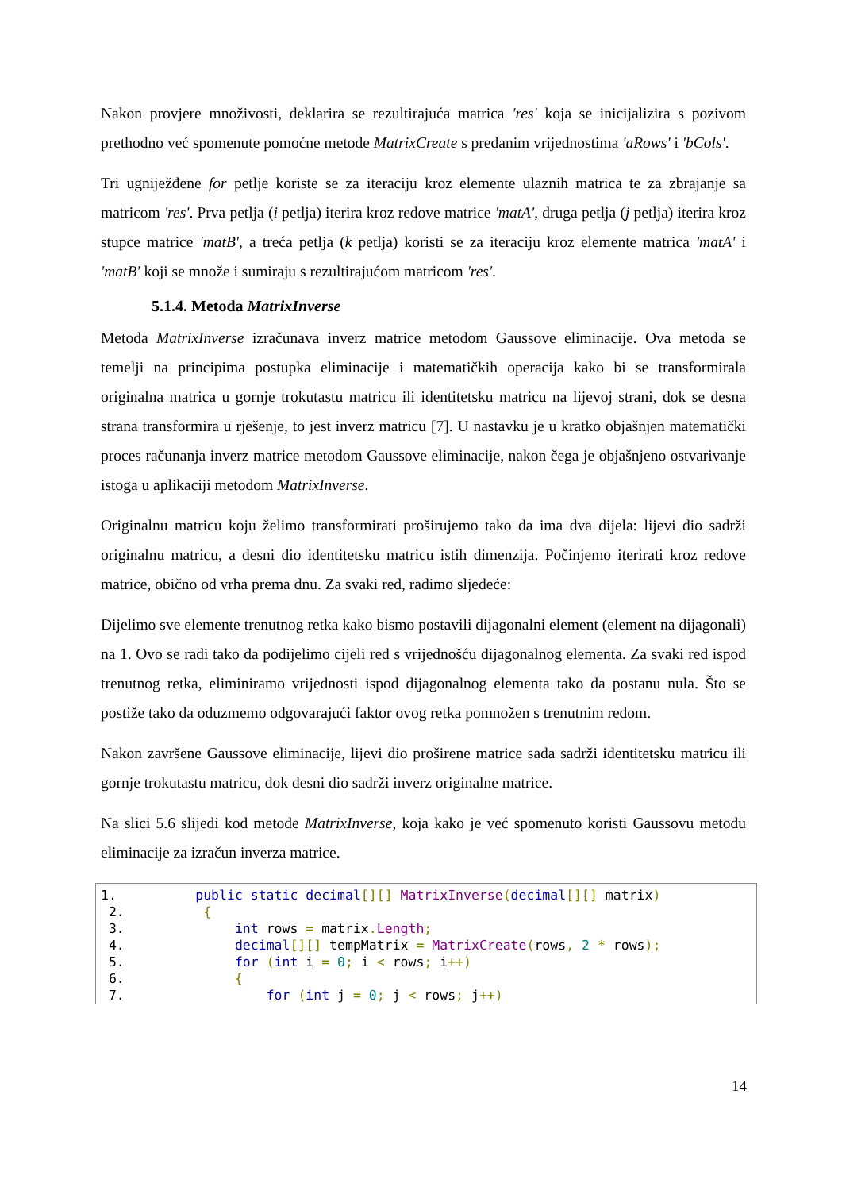Nakon provjere množivosti, deklarira se rezultirajuća matrica 'res' koja se inicijalizira s pozivom prethodno već spomenute pomoćne metode MatrixCreate s predanim vrijednostima 'aRows' i 'bCols'.
Tri ugniježđene for petlje koriste se za iteraciju kroz elemente ulaznih matrica te za zbrajanje sa matricom 'res'. Prva petlja (i petlja) iterira kroz redove matrice 'matA', druga petlja (j petlja) iterira kroz stupce matrice 'matB', a treća petlja (k petlja) koristi se za iteraciju kroz elemente matrica 'matA' i 'matB' koji se množe i sumiraju s rezultirajućom matricom 'res'.
5.1.4. Metoda MatrixInverse
Metoda MatrixInverse izračunava inverz matrice metodom Gaussove eliminacije. Ova metoda se temelji na principima postupka eliminacije i matematičkih operacija kako bi se transformirala originalna matrica u gornje trokutastu matricu ili identitetsku matricu na lijevoj strani, dok se desna strana transformira u rješenje, to jest inverz matricu [7]. U nastavku je u kratko objašnjen matematički proces računanja inverz matrice metodom Gaussove eliminacije, nakon čega je objašnjeno ostvarivanje istoga u aplikaciji metodom MatrixInverse.
Originalnu matricu koju želimo transformirati proširujemo tako da ima dva dijela: lijevi dio sadrži originalnu matricu, a desni dio identitetsku matricu istih dimenzija. Počinjemo iterirati kroz redove matrice, obično od vrha prema dnu. Za svaki red, radimo sljedeće:
Dijelimo sve elemente trenutnog retka kako bismo postavili dijagonalni element (element na dijagonali) na 1. Ovo se radi tako da podijelimo cijeli red s vrijednošću dijagonalnog elementa. Za svaki red ispod trenutnog retka, eliminiramo vrijednosti ispod dijagonalnog elementa tako da postanu nula. Što se postiže tako da oduzmemo odgovarajući faktor ovog retka pomnožen s trenutnim redom.
Nakon završene Gaussove eliminacije, lijevi dio proširene matrice sada sadrži identitetsku matricu ili gornje trokutastu matricu, dok desni dio sadrži inverz originalne matrice.
Na slici 5.6 slijedi kod metode MatrixInverse, koja kako je već spomenuto koristi Gaussovu metodu eliminacije za izračun inverza matrice.
1. public static decimal[][] MatrixInverse(decimal[][] matrix) 2. { 3. int rows = matrix. Length; 4. decimal[][] tempMatrix = MatrixCreate(rows, 2 * rows); 5. for (int i = 0; i < rows; i++) 6. { 7. for (int j = 0; j < rows; j++)
14